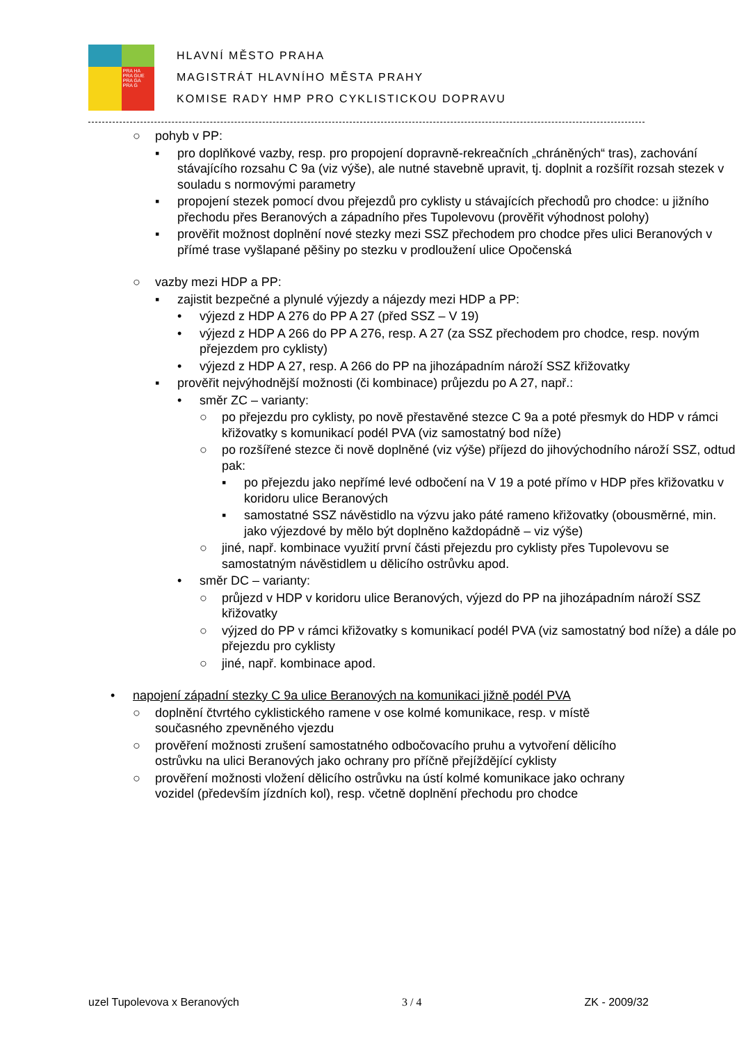PRA HA
PRA GUE
PRA GA
PRA G
HLAVNÍ MĚSTO PRAHA
MAGISTRÁT HLAVNÍHO MĚSTA PRAHY
KOMISE RADY HMP PRO CYKLISTICKOU DOPRAVU
○ pohyb v PP:
▪ pro doplňkové vazby, resp. pro propojení dopravně-rekreačních „chráněných“ tras), zachování stávajícího rozsahu C 9a (viz výše), ale nutné stavebně upravit, tj. doplnit a rozšířit rozsah stezek v souladu s normovými parametry
▪ propojení stezek pomocí dvou přejezdů pro cyklisty u stávajících přechodů pro chodce: u jižního přechodu přes Beranových a západního přes Tupolevovu (prověřit výhodnost polohy)
▪ prověřit možnost doplnění nové stezky mezi SSZ přechodem pro chodce přes ulici Beranových v přímé trase vyšlapané pěšiny po stezku v prodloužení ulice Opočenská
○ vazby mezi HDP a PP:
▪ zajistit bezpečné a plynulé výjezdy a nájezdy mezi HDP a PP:
• výjezd z HDP A 276 do PP A 27 (před SSZ – V 19)
• výjezd z HDP A 266 do PP A 276, resp. A 27 (za SSZ přechodem pro chodce, resp. novým přejezdem pro cyklisty)
• výjezd z HDP A 27, resp. A 266 do PP na jihozápadním nároží SSZ křižovatky
▪ prověřit nejvýhodnější možnosti (či kombinace) průjezdu po A 27, např.:
• směr ZC – varianty:
○ po přejezdu pro cyklisty, po nově přestavěné stezce C 9a a poté přesmyk do HDP v rámci křižovatky s komunikací podél PVA (viz samostatný bod níže)
○ po rozšířené stezce či nově doplněné (viz výše) příjezd do jihovýchodního nároží SSZ, odtud pak:
▪ po přejezdu jako nepřímé levé odbočení na V 19 a poté přímo v HDP přes křižovatku v koridoru ulice Beranových
▪ samostatné SSZ návěstidlo na výzvu jako páté rameno křižovatky (obousměrné, min. jako výjezdové by mělo být doplněno každopádně – viz výše)
○ jiné, např. kombinace využití první části přejezdu pro cyklisty přes Tupolevovu se samostatným návěstidlem u dělicího ostrůvku apod.
• směr DC – varianty:
○ průjezd v HDP v koridoru ulice Beranových, výjezd do PP na jihozápadním nároží SSZ křižovatky
○ výjzed do PP v rámci křižovatky s komunikací podél PVA (viz samostatný bod níže) a dále po přejezdu pro cyklisty
○ jiné, např. kombinace apod.
• napojení západní stezky C 9a ulice Beranových na komunikaci jižně podél PVA
○ doplnění čtvrtého cyklistického ramene v ose kolmé komunikace, resp. v místě současného zpevněného vjezdu
○ prověření možnosti zrušení samostatného odbočovacího pruhu a vytvoření dělicího ostrůvku na ulici Beranových jako ochrany pro příčně přejíždějící cyklisty
○ prověření možnosti vložení dělicího ostrůvku na ústí kolmé komunikace jako ochrany vozidel (především jízdních kol), resp. včetně doplnění přechodu pro chodce
uzel Tupolevova x Beranových 3 / 4 ZK - 2009/32